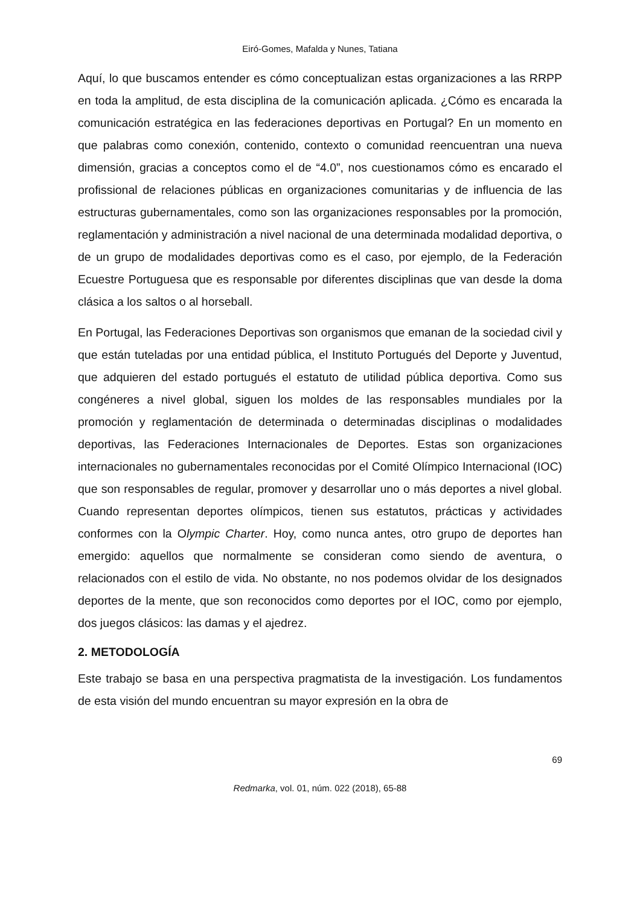Eiró-Gomes, Mafalda y Nunes, Tatiana
Aquí, lo que buscamos entender es cómo conceptualizan estas organizaciones a las RRPP en toda la amplitud, de esta disciplina de la comunicación aplicada. ¿Cómo es encarada la comunicación estratégica en las federaciones deportivas en Portugal? En un momento en que palabras como conexión, contenido, contexto o comunidad reencuentran una nueva dimensión, gracias a conceptos como el de “4.0”, nos cuestionamos cómo es encarado el profissional de relaciones públicas en organizaciones comunitarias y de influencia de las estructuras gubernamentales, como son las organizaciones responsables por la promoción, reglamentación y administración a nivel nacional de una determinada modalidad deportiva, o de un grupo de modalidades deportivas como es el caso, por ejemplo, de la Federación Ecuestre Portuguesa que es responsable por diferentes disciplinas que van desde la doma clásica a los saltos o al horseball.
En Portugal, las Federaciones Deportivas son organismos que emanan de la sociedad civil y que están tuteladas por una entidad pública, el Instituto Portugués del Deporte y Juventud, que adquieren del estado portugués el estatuto de utilidad pública deportiva. Como sus congéneres a nivel global, siguen los moldes de las responsables mundiales por la promoción y reglamentación de determinada o determinadas disciplinas o modalidades deportivas, las Federaciones Internacionales de Deportes. Estas son organizaciones internacionales no gubernamentales reconocidas por el Comité Olímpico Internacional (IOC) que son responsables de regular, promover y desarrollar uno o más deportes a nivel global. Cuando representan deportes olímpicos, tienen sus estatutos, prácticas y actividades conformes con la Olympic Charter. Hoy, como nunca antes, otro grupo de deportes han emergido: aquellos que normalmente se consideran como siendo de aventura, o relacionados con el estilo de vida. No obstante, no nos podemos olvidar de los designados deportes de la mente, que son reconocidos como deportes por el IOC, como por ejemplo, dos juegos clásicos: las damas y el ajedrez.
2. METODOLOGÍA
Este trabajo se basa en una perspectiva pragmatista de la investigación. Los fundamentos de esta visión del mundo encuentran su mayor expresión en la obra de
69
Redmarka, vol. 01, núm. 022 (2018), 65-88